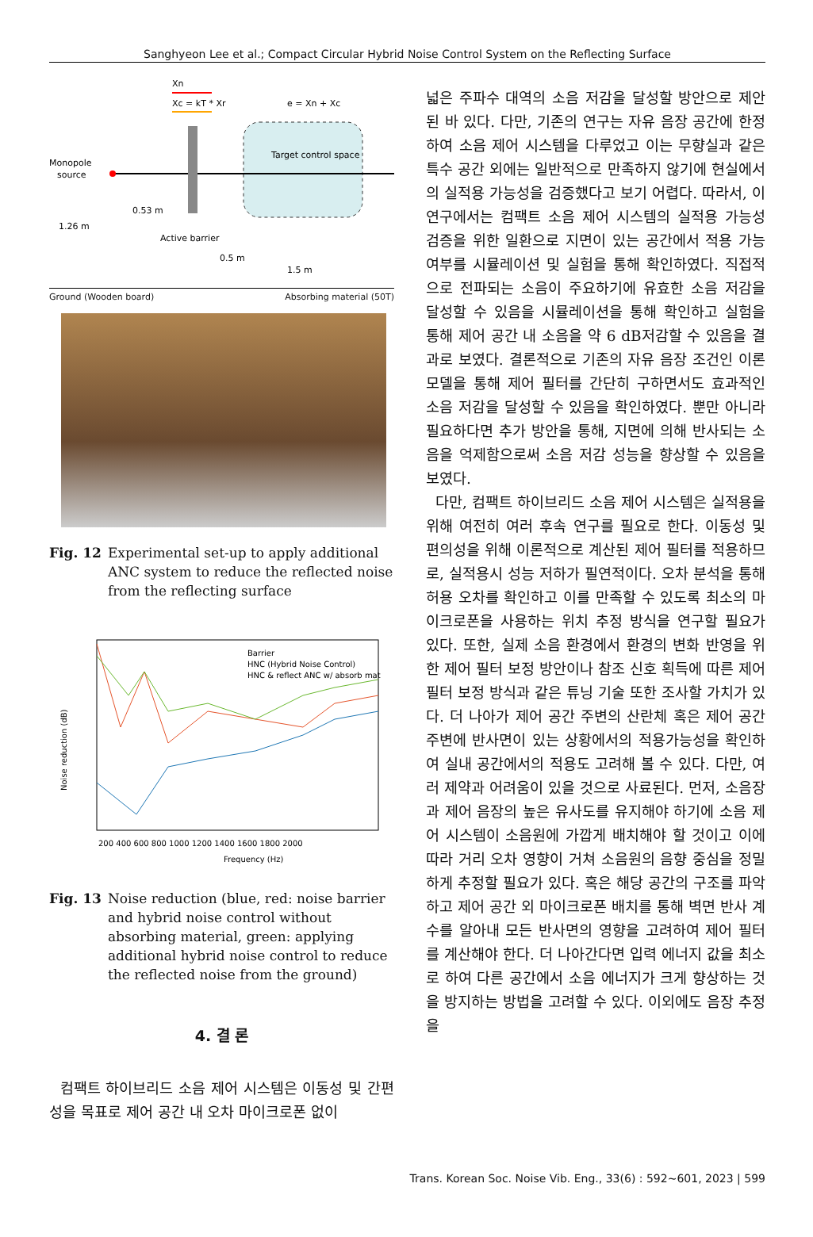Sanghyeon Lee et al.; Compact Circular Hybrid Noise Control System on the Reflecting Surface
Xn
Xc = kT * Xr
e = Xn + Xc
Target control space
Monopole
source
0.53 m
1.26 m
Active barrier
0.5 m
1.5 m
Ground (Wooden board) Absorbing material (50T)
Fig. 12 Experimental set-up to apply additional ANC system to reduce the reflected noise from the reflecting surface
Noise reduction (dB)
Frequency (Hz)
200 400 600 800 1000 1200 1400 1600 1800 2000
Barrier
HNC (Hybrid Noise Control)
HNC & reflect ANC w/ absorb mat
Fig. 13 Noise reduction (blue, red: noise barrier and hybrid noise control without absorbing material, green: applying additional hybrid noise control to reduce the reflected noise from the ground)
4. 결 론
컴팩트 하이브리드 소음 제어 시스템은 이동성 및 간편성을 목표로 제어 공간 내 오차 마이크로폰 없이
넓은 주파수 대역의 소음 저감을 달성할 방안으로 제안된 바 있다. 다만, 기존의 연구는 자유 음장 공간에 한정하여 소음 제어 시스템을 다루었고 이는 무향실과 같은 특수 공간 외에는 일반적으로 만족하지 않기에 현실에서의 실적용 가능성을 검증했다고 보기 어렵다. 따라서, 이 연구에서는 컴팩트 소음 제어 시스템의 실적용 가능성 검증을 위한 일환으로 지면이 있는 공간에서 적용 가능 여부를 시뮬레이션 및 실험을 통해 확인하였다. 직접적으로 전파되는 소음이 주요하기에 유효한 소음 저감을 달성할 수 있음을 시뮬레이션을 통해 확인하고 실험을 통해 제어 공간 내 소음을 약 6 dB저감할 수 있음을 결과로 보였다. 결론적으로 기존의 자유 음장 조건인 이론 모델을 통해 제어 필터를 간단히 구하면서도 효과적인 소음 저감을 달성할 수 있음을 확인하였다. 뿐만 아니라 필요하다면 추가 방안을 통해, 지면에 의해 반사되는 소음을 억제함으로써 소음 저감 성능을 향상할 수 있음을 보였다.
다만, 컴팩트 하이브리드 소음 제어 시스템은 실적용을 위해 여전히 여러 후속 연구를 필요로 한다. 이동성 및 편의성을 위해 이론적으로 계산된 제어 필터를 적용하므로, 실적용시 성능 저하가 필연적이다. 오차 분석을 통해 허용 오차를 확인하고 이를 만족할 수 있도록 최소의 마이크로폰을 사용하는 위치 추정 방식을 연구할 필요가 있다. 또한, 실제 소음 환경에서 환경의 변화 반영을 위한 제어 필터 보정 방안이나 참조 신호 획득에 따른 제어 필터 보정 방식과 같은 튜닝 기술 또한 조사할 가치가 있다. 더 나아가 제어 공간 주변의 산란체 혹은 제어 공간 주변에 반사면이 있는 상황에서의 적용가능성을 확인하여 실내 공간에서의 적용도 고려해 볼 수 있다. 다만, 여러 제약과 어려움이 있을 것으로 사료된다. 먼저, 소음장과 제어 음장의 높은 유사도를 유지해야 하기에 소음 제어 시스템이 소음원에 가깝게 배치해야 할 것이고 이에 따라 거리 오차 영향이 거쳐 소음원의 음향 중심을 정밀하게 추정할 필요가 있다. 혹은 해당 공간의 구조를 파악하고 제어 공간 외 마이크로폰 배치를 통해 벽면 반사 계수를 알아내 모든 반사면의 영향을 고려하여 제어 필터를 계산해야 한다. 더 나아간다면 입력 에너지 값을 최소로 하여 다른 공간에서 소음 에너지가 크게 향상하는 것을 방지하는 방법을 고려할 수 있다. 이외에도 음장 추정을
Trans. Korean Soc. Noise Vib. Eng., 33(6) : 592~601, 2023 | 599